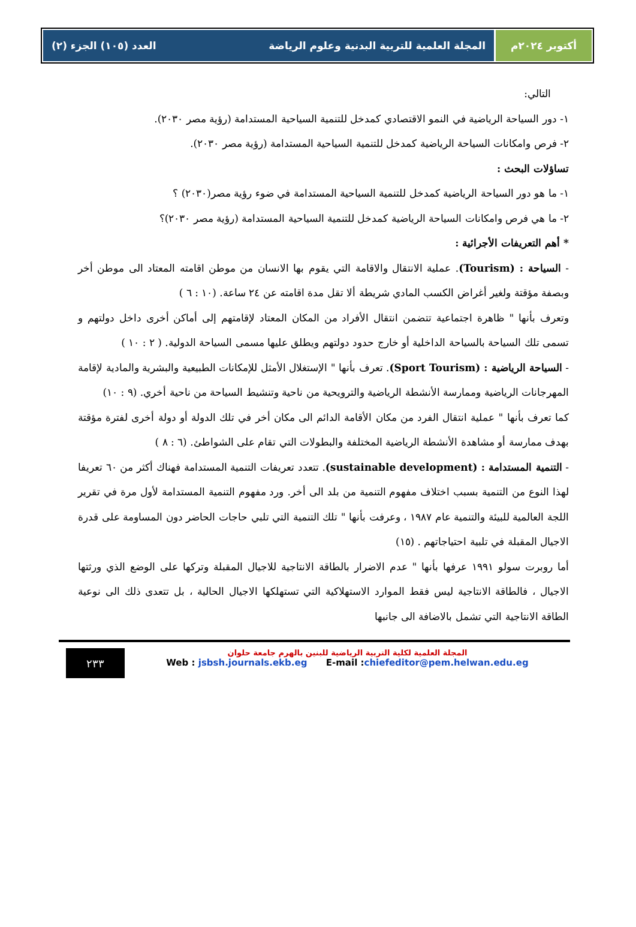أكتوبر ٢٠٢٤م المجلة العلمية للتربية البدنية وعلوم الرياضة العدد (١٠٥) الجزء (٢)
التالي:
١- دور السياحة الرياضية في النمو الاقتصادي كمدخل للتنمية السياحية المستدامة (رؤية مصر ٢٠٣٠).
٢- فرص وامكانات السياحة الرياضية كمدخل للتنمية السياحية المستدامة (رؤية مصر ٢٠٣٠).
تساؤلات البحث :
١- ما هو دور السياحة الرياضية كمدخل للتنمية السياحية المستدامة في ضوء رؤية مصر(٢٠٣٠) ؟
٢- ما هي فرص وامكانات السياحة الرياضية كمدخل للتنمية السياحية المستدامة (رؤية مصر ٢٠٣٠)؟
* أهم التعريفات الأجرائية :
- السياحة : (Tourism). عملية الانتقال والاقامة التي يقوم بها الانسان من موطن اقامته المعتاد الى موطن أخر وبصفة مؤقتة ولغير أغراض الكسب المادي شريطة ألا تقل مدة اقامته عن ٢٤ ساعة. (١٠ : ٦ )
وتعرف بأنها " ظاهرة اجتماعية تتضمن انتقال الأفراد من المكان المعتاد لإقامتهم إلى أماكن أخرى داخل دولتهم و تسمى تلك السياحة بالسياحة الداخلية أو خارج حدود دولتهم ويطلق عليها مسمى السياحة الدولية. ( ٢ : ١٠ )
- السياحة الرياضية : (Sport Tourism). تعرف بأنها " الإستغلال الأمثل للإمكانات الطبيعية والبشرية والمادية لإقامة المهرجانات الرياضية وممارسة الأنشطة الرياضية والترويحية من ناحية وتنشيط السياحة من ناحية أخري. (٩ : ١٠)
كما تعرف بأنها " عملية انتقال الفرد من مكان الأقامة الدائم الى مكان أخر في تلك الدولة أو دولة أخرى لفترة مؤقتة بهدف ممارسة أو مشاهدة الأنشطة الرياضية المختلفة والبطولات التي تقام على الشواطئ. (٦ : ٨ )
- التنمية المستدامة : (sustainable development). تتعدد تعريفات التنمية المستدامة فهناك أكثر من ٦٠ تعريفا لهذا النوع من التنمية بسبب اختلاف مفهوم التنمية من بلد الى أخر. ورد مفهوم التنمية المستدامة لأول مرة في تقرير اللجة العالمية للبيئة والتنمية عام ١٩٨٧ ، وعرفت بأنها " تلك التنمية التي تلبي حاجات الحاضر دون المساومة على قدرة الاجيال المقبلة في تلبية احتياجاتهم . (١٥)
أما روبرت سولو ١٩٩١ عرفها بأنها " عدم الاضرار بالطاقة الانتاجية للاجيال المقبلة وتركها على الوضع الذي ورثتها الاجيال ، فالطاقة الانتاجية ليس فقط الموارد الاستهلاكية التي تستهلكها الاجيال الحالية ، بل تتعدى ذلك الى نوعية الطاقة الانتاجية التي تشمل بالاضافة الى جانبها
المجلة العلمية لكلية التربية الرياضية للبنين بالهرم جامعة حلوان
Web : jsbsh.journals.ekb.eg E-mail :chiefeditor@pem.helwan.edu.eg
٢٣٣